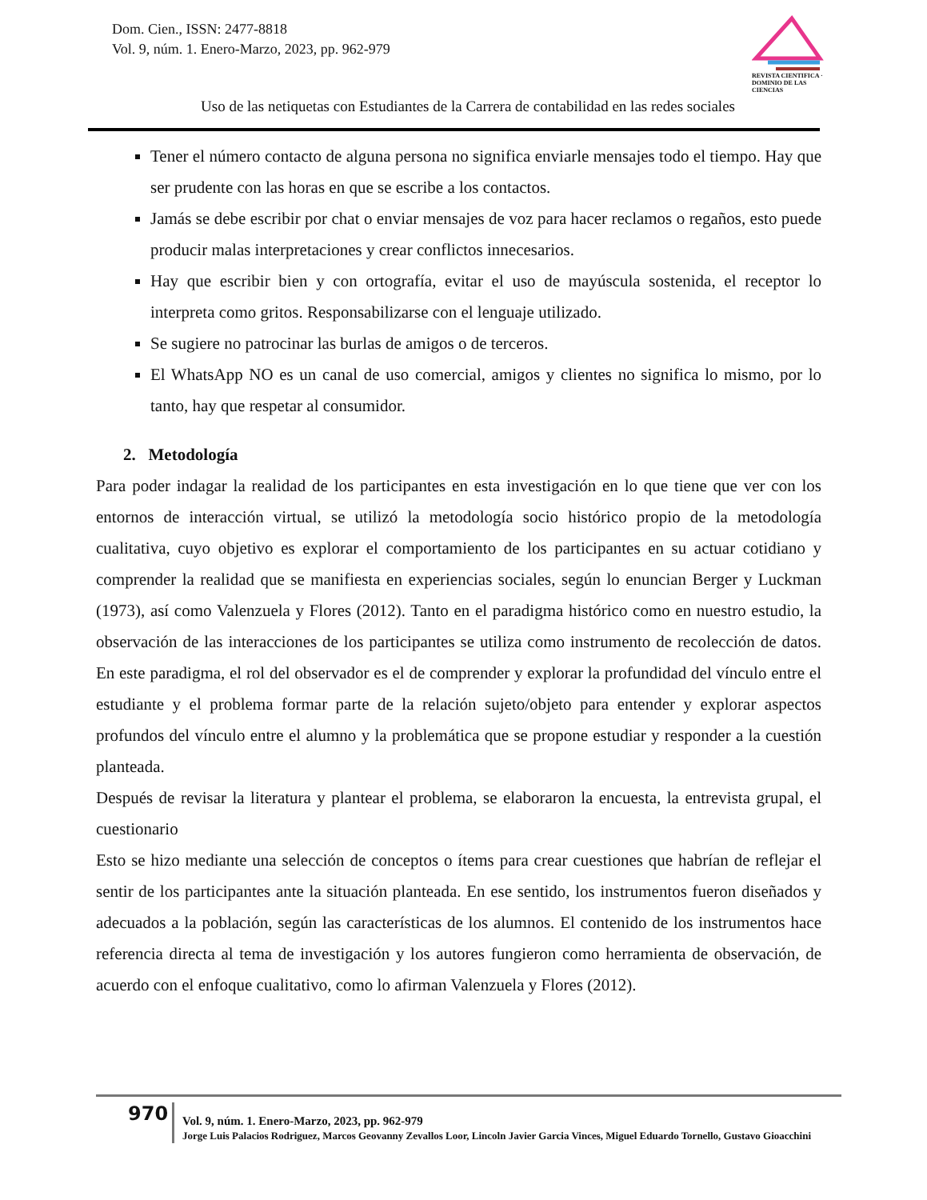Dom. Cien., ISSN: 2477-8818
Vol. 9, núm. 1. Enero-Marzo, 2023, pp. 962-979
REVISTA CIENTIFICA · DOMINIO DE LAS CIENCIAS
Uso de las netiquetas con Estudiantes de la Carrera de contabilidad en las redes sociales
Tener el número contacto de alguna persona no significa enviarle mensajes todo el tiempo. Hay que ser prudente con las horas en que se escribe a los contactos.
Jamás se debe escribir por chat o enviar mensajes de voz para hacer reclamos o regaños, esto puede producir malas interpretaciones y crear conflictos innecesarios.
Hay que escribir bien y con ortografía, evitar el uso de mayúscula sostenida, el receptor lo interpreta como gritos. Responsabilizarse con el lenguaje utilizado.
Se sugiere no patrocinar las burlas de amigos o de terceros.
El WhatsApp NO es un canal de uso comercial, amigos y clientes no significa lo mismo, por lo tanto, hay que respetar al consumidor.
2. Metodología
Para poder indagar la realidad de los participantes en esta investigación en lo que tiene que ver con los entornos de interacción virtual, se utilizó la metodología socio histórico propio de la metodología cualitativa, cuyo objetivo es explorar el comportamiento de los participantes en su actuar cotidiano y comprender la realidad que se manifiesta en experiencias sociales, según lo enuncian Berger y Luckman (1973), así como Valenzuela y Flores (2012). Tanto en el paradigma histórico como en nuestro estudio, la observación de las interacciones de los participantes se utiliza como instrumento de recolección de datos. En este paradigma, el rol del observador es el de comprender y explorar la profundidad del vínculo entre el estudiante y el problema formar parte de la relación sujeto/objeto para entender y explorar aspectos profundos del vínculo entre el alumno y la problemática que se propone estudiar y responder a la cuestión planteada.
Después de revisar la literatura y plantear el problema, se elaboraron la encuesta, la entrevista grupal, el cuestionario
Esto se hizo mediante una selección de conceptos o ítems para crear cuestiones que habrían de reflejar el sentir de los participantes ante la situación planteada. En ese sentido, los instrumentos fueron diseñados y adecuados a la población, según las características de los alumnos. El contenido de los instrumentos hace referencia directa al tema de investigación y los autores fungieron como herramienta de observación, de acuerdo con el enfoque cualitativo, como lo afirman Valenzuela y Flores (2012).
970
Vol. 9, núm. 1. Enero-Marzo, 2023, pp. 962-979
Jorge Luis Palacios Rodriguez, Marcos Geovanny Zevallos Loor, Lincoln Javier Garcia Vinces, Miguel Eduardo Tornello, Gustavo Gioacchini